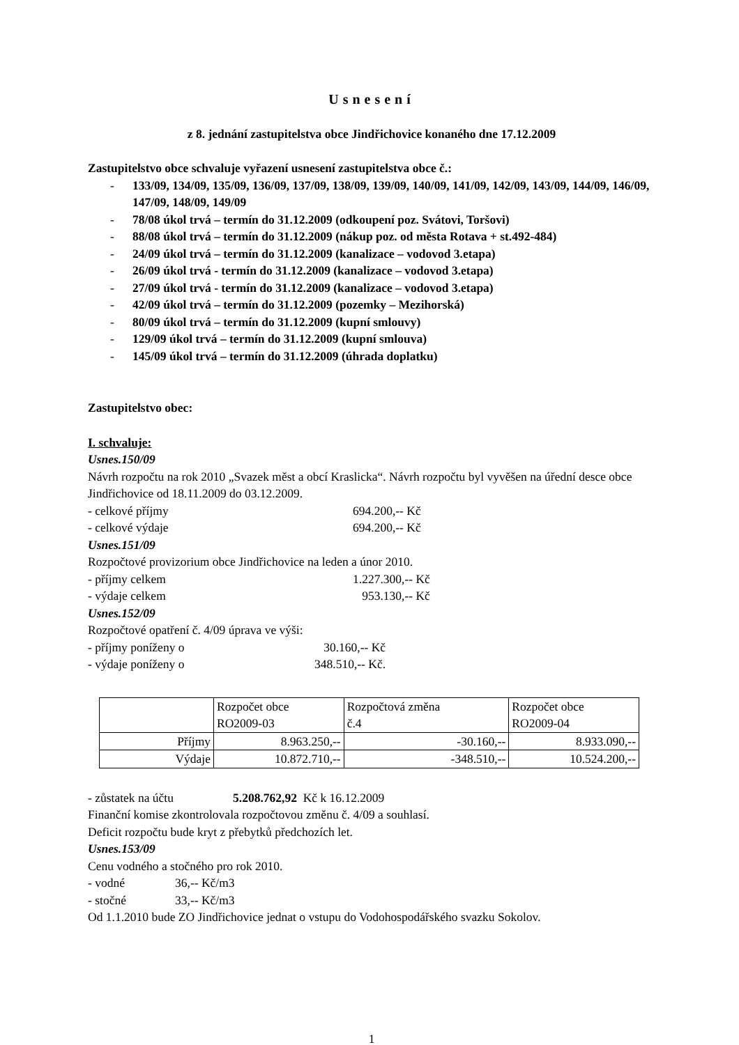Usnesení
z 8. jednání zastupitelstva obce Jindřichovice konaného dne 17.12.2009
Zastupitelstvo obce schvaluje vyřazení usnesení zastupitelstva obce č.:
- 133/09, 134/09, 135/09, 136/09, 137/09, 138/09, 139/09, 140/09, 141/09, 142/09, 143/09, 144/09, 146/09, 147/09, 148/09, 149/09
- 78/08 úkol trvá – termín do 31.12.2009 (odkoupení poz. Svátovi, Toršovi)
- 88/08 úkol trvá – termín do 31.12.2009 (nákup poz. od města Rotava + st.492-484)
- 24/09 úkol trvá – termín do 31.12.2009 (kanalizace – vodovod 3.etapa)
- 26/09 úkol trvá - termín do 31.12.2009 (kanalizace – vodovod 3.etapa)
- 27/09 úkol trvá - termín do 31.12.2009 (kanalizace – vodovod 3.etapa)
- 42/09 úkol trvá – termín do 31.12.2009 (pozemky – Mezihorská)
- 80/09 úkol trvá – termín do 31.12.2009 (kupní smlouvy)
- 129/09 úkol trvá – termín do 31.12.2009 (kupní smlouva)
- 145/09 úkol trvá – termín do 31.12.2009 (úhrada doplatku)
Zastupitelstvo obec:
I. schvaluje:
Usnes.150/09
Návrh rozpočtu na rok 2010 „Svazek měst a obcí Kraslicka“. Návrh rozpočtu byl vyvěšen na úřední desce obce Jindřichovice od 18.11.2009 do 03.12.2009.
- celkové příjmy 694.200,-- Kč
- celkové výdaje 694.200,-- Kč
Usnes.151/09
Rozpočtové provizorium obce Jindřichovice na leden a únor 2010.
- příjmy celkem 1.227.300,-- Kč
- výdaje celkem 953.130,-- Kč
Usnes.152/09
Rozpočtové opatření č. 4/09 úprava ve výši:
- příjmy poníženy o 30.160,-- Kč
- výdaje poníženy o 348.510,-- Kč.
| | Rozpočet obce RO2009-03 | Rozpočtová změna č.4 | Rozpočet obce RO2009-04 |
| --- | --- | --- | --- |
| Příjmy | 8.963.250,-- | -30.160,-- | 8.933.090,-- |
| Výdaje | 10.872.710,-- | -348.510,-- | 10.524.200,-- |
- zůstatek na účtu 5.208.762,92 Kč k 16.12.2009
Finanční komise zkontrolovala rozpočtovou změnu č. 4/09 a souhlasí.
Deficit rozpočtu bude kryt z přebytků předchozích let.
Usnes.153/09
Cenu vodného a stočného pro rok 2010.
- vodné 36,-- Kč/m3
- stočné 33,-- Kč/m3
Od 1.1.2010 bude ZO Jindřichovice jednat o vstupu do Vodohospodářského svazku Sokolov.
1